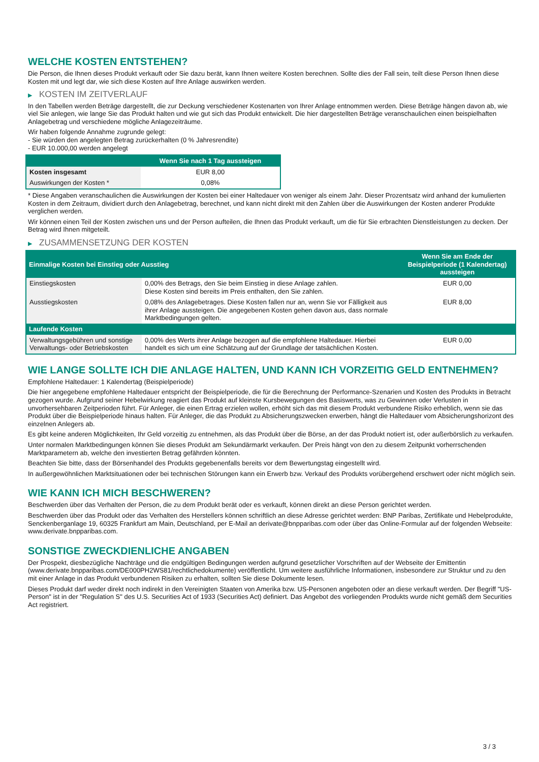WELCHE KOSTEN ENTSTEHEN?
Die Person, die Ihnen dieses Produkt verkauft oder Sie dazu berät, kann Ihnen weitere Kosten berechnen. Sollte dies der Fall sein, teilt diese Person Ihnen diese Kosten mit und legt dar, wie sich diese Kosten auf Ihre Anlage auswirken werden.
▶ KOSTEN IM ZEITVERLAUF
In den Tabellen werden Beträge dargestellt, die zur Deckung verschiedener Kostenarten von Ihrer Anlage entnommen werden. Diese Beträge hängen davon ab, wie viel Sie anlegen, wie lange Sie das Produkt halten und wie gut sich das Produkt entwickelt. Die hier dargestellten Beträge veranschaulichen einen beispielhaften Anlagebetrag und verschiedene mögliche Anlagezeiträume.
Wir haben folgende Annahme zugrunde gelegt:
- Sie würden den angelegten Betrag zurückerhalten (0 % Jahresrendite)
- EUR 10.000,00 werden angelegt
| | Wenn Sie nach 1 Tag aussteigen |
| --- | --- |
| Kosten insgesamt | EUR 8,00 |
| Auswirkungen der Kosten * | 0,08% |
* Diese Angaben veranschaulichen die Auswirkungen der Kosten bei einer Haltedauer von weniger als einem Jahr. Dieser Prozentsatz wird anhand der kumulierten Kosten in dem Zeitraum, dividiert durch den Anlagebetrag, berechnet, und kann nicht direkt mit den Zahlen über die Auswirkungen der Kosten anderer Produkte verglichen werden.
Wir können einen Teil der Kosten zwischen uns und der Person aufteilen, die Ihnen das Produkt verkauft, um die für Sie erbrachten Dienstleistungen zu decken. Der Betrag wird Ihnen mitgeteilt.
▶ ZUSAMMENSETZUNG DER KOSTEN
| Einmalige Kosten bei Einstieg oder Ausstieg | | Wenn Sie am Ende der Beispielperiode (1 Kalendertag) aussteigen |
| --- | --- | --- |
| Einstiegskosten | 0,00% des Betrags, den Sie beim Einstieg in diese Anlage zahlen. Diese Kosten sind bereits im Preis enthalten, den Sie zahlen. | EUR 0,00 |
| Ausstiegskosten | 0,08% des Anlagebetrages. Diese Kosten fallen nur an, wenn Sie vor Fälligkeit aus ihrer Anlage aussteigen. Die angegebenen Kosten gehen davon aus, dass normale Marktbedingungen gelten. | EUR 8,00 |
| Laufende Kosten | | |
| Verwaltungsgebühren und sonstige Verwaltungs- oder Betriebskosten | 0,00% des Werts ihrer Anlage bezogen auf die empfohlene Haltedauer. Hierbei handelt es sich um eine Schätzung auf der Grundlage der tatsächlichen Kosten. | EUR 0,00 |
WIE LANGE SOLLTE ICH DIE ANLAGE HALTEN, UND KANN ICH VORZEITIG GELD ENTNEHMEN?
Empfohlene Haltedauer: 1 Kalendertag (Beispielperiode)
Die hier angegebene empfohlene Haltedauer entspricht der Beispielperiode, die für die Berechnung der Performance-Szenarien und Kosten des Produkts in Betracht gezogen wurde. Aufgrund seiner Hebelwirkung reagiert das Produkt auf kleinste Kursbewegungen des Basiswerts, was zu Gewinnen oder Verlusten in unvorhersehbaren Zeitperioden führt. Für Anleger, die einen Ertrag erzielen wollen, erhöht sich das mit diesem Produkt verbundene Risiko erheblich, wenn sie das Produkt über die Beispielperiode hinaus halten. Für Anleger, die das Produkt zu Absicherungszwecken erwerben, hängt die Haltedauer vom Absicherungshorizont des einzelnen Anlegers ab.
Es gibt keine anderen Möglichkeiten, Ihr Geld vorzeitig zu entnehmen, als das Produkt über die Börse, an der das Produkt notiert ist, oder außerbörslich zu verkaufen.
Unter normalen Marktbedingungen können Sie dieses Produkt am Sekundärmarkt verkaufen. Der Preis hängt von den zu diesem Zeitpunkt vorherrschenden Marktparametern ab, welche den investierten Betrag gefährden könnten.
Beachten Sie bitte, dass der Börsenhandel des Produkts gegebenenfalls bereits vor dem Bewertungstag eingestellt wird.
In außergewöhnlichen Marktsituationen oder bei technischen Störungen kann ein Erwerb bzw. Verkauf des Produkts vorübergehend erschwert oder nicht möglich sein.
WIE KANN ICH MICH BESCHWEREN?
Beschwerden über das Verhalten der Person, die zu dem Produkt berät oder es verkauft, können direkt an diese Person gerichtet werden.
Beschwerden über das Produkt oder das Verhalten des Herstellers können schriftlich an diese Adresse gerichtet werden: BNP Paribas, Zertifikate und Hebelprodukte, Senckenberganlage 19, 60325 Frankfurt am Main, Deutschland, per E-Mail an derivate@bnpparibas.com oder über das Online-Formular auf der folgenden Webseite: www.derivate.bnpparibas.com.
SONSTIGE ZWECKDIENLICHE ANGABEN
Der Prospekt, diesbezügliche Nachträge und die endgültigen Bedingungen werden aufgrund gesetzlicher Vorschriften auf der Webseite der Emittentin (www.derivate.bnpparibas.com/DE000PH2WS81/rechtlichedokumente) veröffentlicht. Um weitere ausführliche Informationen, insbesondere zur Struktur und zu den mit einer Anlage in das Produkt verbundenen Risiken zu erhalten, sollten Sie diese Dokumente lesen.
Dieses Produkt darf weder direkt noch indirekt in den Vereinigten Staaten von Amerika bzw. US-Personen angeboten oder an diese verkauft werden. Der Begriff "US-Person" ist in der "Regulation S" des U.S. Securities Act of 1933 (Securities Act) definiert. Das Angebot des vorliegenden Produkts wurde nicht gemäß dem Securities Act registriert.
3 / 3